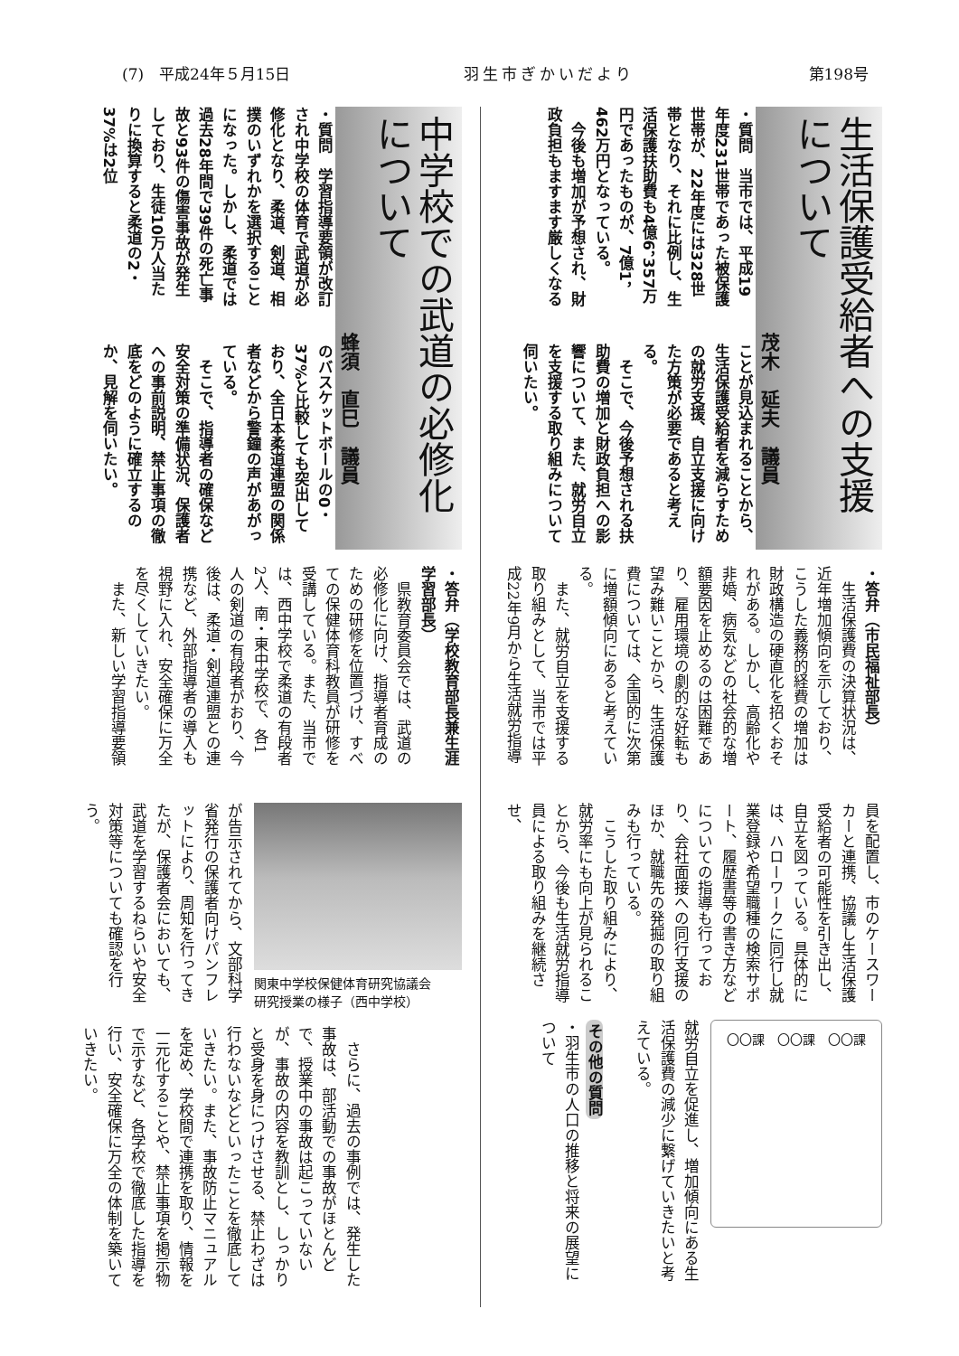(7)　平成24年５月15日 羽生市ぎかいだより 第198号
生活保護受給者への支援について
茂木　延夫　議員
・質問　当市では、平成19年度231世帯であった被保護世帯が、22年度には328世帯となり、それに比例し、生活保護扶助費も4億6，357万円であったものが、7億1，462万円となっている。
　今後も増加が予想され、財政負担もますます厳しくなる
ことが見込まれることから、生活保護受給者を減らすための就労支援、自立支援に向けた方策が必要であると考える。
　そこで、今後予想される扶助費の増加と財政負担への影響について、また、就労自立を支援する取り組みについて伺いたい。
・答弁（市民福祉部長）
　生活保護費の決算状況は、近年増加傾向を示しており、こうした義務的経費の増加は財政構造の硬直化を招くおそれがある。しかし、高齢化や非婚、病気などの社会的な増額要因を止めるのは困難であり、雇用環境の劇的な好転も望み難いことから、生活保護費については、全国的に次第に増額傾向にあると考えている。
　また、就労自立を支援する取り組みとして、当市では平成22年9月から生活就労指導
員を配置し、市のケースワーカーと連携、協議し生活保護受給者の可能性を引き出し、自立を図っている。具体的には、ハローワークに同行し就業登録や希望職種の検索サポート、履歴書等の書き方などについての指導も行っており、会社面接への同行支援のほか、就職先の発掘の取り組みも行っている。
　こうした取り組みにより、就労率にも向上が見られることから、今後も生活就労指導員による取り組みを継続させ、
〇〇課　〇〇課　〇〇課
就労自立を促進し、増加傾向にある生活保護費の減少に繋げていきたいと考えている。
その他の質問
・羽生市の人口の推移と将来の展望について
中学校での武道の必修化について
蜂須　直巳　議員
・質問　学習指導要領が改訂され中学校の体育で武道が必修化となり、柔道、剣道、相撲のいずれかを選択することになった。しかし、柔道では過去28年間で39件の死亡事故と93件の傷害事故が発生しており、生徒10万人当たりに換算すると柔道の2・37%は2位
のバスケットボールの0・37%と比較しても突出しており、全日本柔道連盟の関係者などから警鐘の声があがっている。
　そこで、指導者の確保など安全対策の準備状況、保護者への事前説明、禁止事項の徹底をどのように確立するのか、見解を伺いたい。
・答弁（学校教育部長兼生涯学習部長）
　県教育委員会では、武道の必修化に向け、指導者育成のための研修を位置づけ、すべての保健体育科教員が研修を受講している。また、当市では、西中学校で柔道の有段者2人、南・東中学校で、各1人の剣道の有段者がおり、今後は、柔道・剣道連盟との連携など、外部指導者の導入も視野に入れ、安全確保に万全を尽くしていきたい。
　また、新しい学習指導要領
関東中学校保健体育研究協議会
研究授業の様子（西中学校）
が告示されてから、文部科学省発行の保護者向けパンフレットにより、周知を行ってきたが、保護者会においても、武道を学習するねらいや安全対策等についても確認を行う。
　さらに、過去の事例では、発生した事故は、部活動での事故がほとんどで、授業中の事故は起こっていないが、事故の内容を教訓とし、しっかりと受身を身につけさせる、禁止わざは行わないなどといったことを徹底していきたい。また、事故防止マニュアルを定め、学校間で連携を取り、情報を一元化することや、禁止事項を掲示物で示すなど、各学校で徹底した指導を行い、安全確保に万全の体制を築いていきたい。